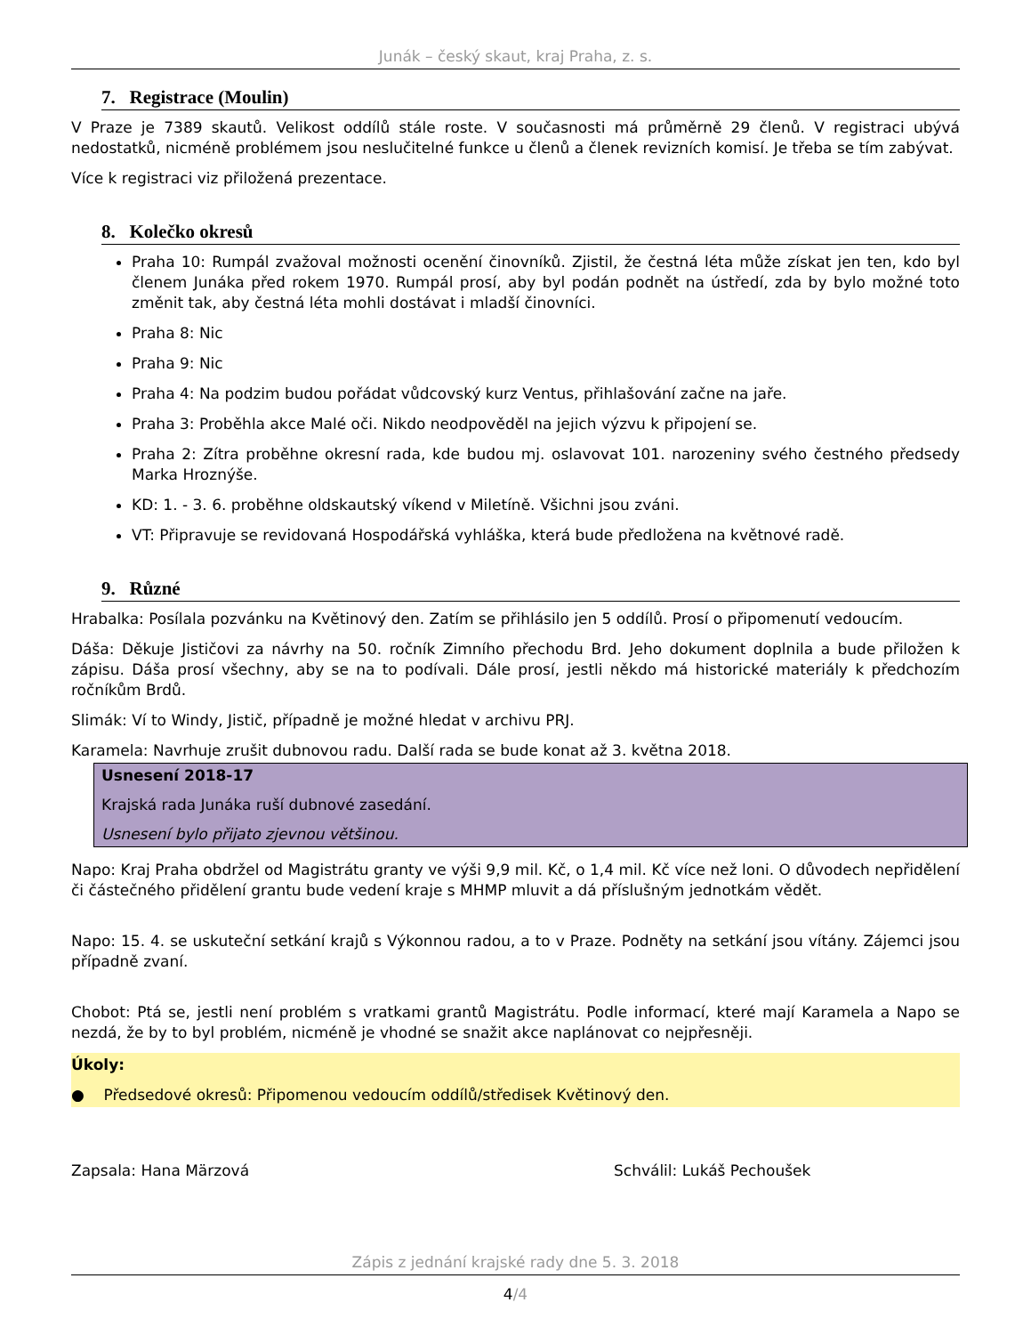Junák – český skaut, kraj Praha, z. s.
7. Registrace (Moulin)
V Praze je 7389 skautů. Velikost oddílů stále roste. V současnosti má průměrně 29 členů. V registraci ubývá nedostatků, nicméně problémem jsou neslučitelné funkce u členů a členek revizních komisí. Je třeba se tím zabývat.
Více k registraci viz přiložená prezentace.
8. Kolečko okresů
Praha 10: Rumpál zvažoval možnosti ocenění činovníků. Zjistil, že čestná léta může získat jen ten, kdo byl členem Junáka před rokem 1970. Rumpál prosí, aby byl podán podnět na ústředí, zda by bylo možné toto změnit tak, aby čestná léta mohli dostávat i mladší činovníci.
Praha 8: Nic
Praha 9: Nic
Praha 4: Na podzim budou pořádat vůdcovský kurz Ventus, přihlašování začne na jaře.
Praha 3: Proběhla akce Malé oči. Nikdo neodpověděl na jejich výzvu k připojení se.
Praha 2: Zítra proběhne okresní rada, kde budou mj. oslavovat 101. narozeniny svého čestného předsedy Marka Hroznýše.
KD: 1. - 3. 6. proběhne oldskautský víkend v Miletíně. Všichni jsou zváni.
VT: Připravuje se revidovaná Hospodářská vyhláška, která bude předložena na květnové radě.
9. Různé
Hrabalka: Posílala pozvánku na Květinový den. Zatím se přihlásilo jen 5 oddílů. Prosí o připomenutí vedoucím.
Dáša: Děkuje Jističovi za návrhy na 50. ročník Zimního přechodu Brd. Jeho dokument doplnila a bude přiložen k zápisu. Dáša prosí všechny, aby se na to podívali. Dále prosí, jestli někdo má historické materiály k předchozím ročníkům Brdů.
Slimák: Ví to Windy, Jistič, případně je možné hledat v archivu PRJ.
Karamela: Navrhuje zrušit dubnovou radu. Další rada se bude konat až 3. května 2018.
Usnesení 2018-17
Krajská rada Junáka ruší dubnové zasedání.
Usnesení bylo přijato zjevnou většinou.
Napo: Kraj Praha obdržel od Magistrátu granty ve výši 9,9 mil. Kč, o 1,4 mil. Kč více než loni. O důvodech nepřidělení či částečného přidělení grantu bude vedení kraje s MHMP mluvit a dá příslušným jednotkám vědět.
Napo: 15. 4. se uskuteční setkání krajů s Výkonnou radou, a to v Praze. Podněty na setkání jsou vítány. Zájemci jsou případně zvaní.
Chobot: Ptá se, jestli není problém s vratkami grantů Magistrátu. Podle informací, které mají Karamela a Napo se nezdá, že by to byl problém, nicméně je vhodné se snažit akce naplánovat co nejpřesněji.
Úkoly:
● Předsedové okresů: Připomenou vedoucím oddílů/středisek Květinový den.
Zapsala: Hana Märzová Schválil: Lukáš Pechoušek
Zápis z jednání krajské rady dne 5. 3. 2018
4/4